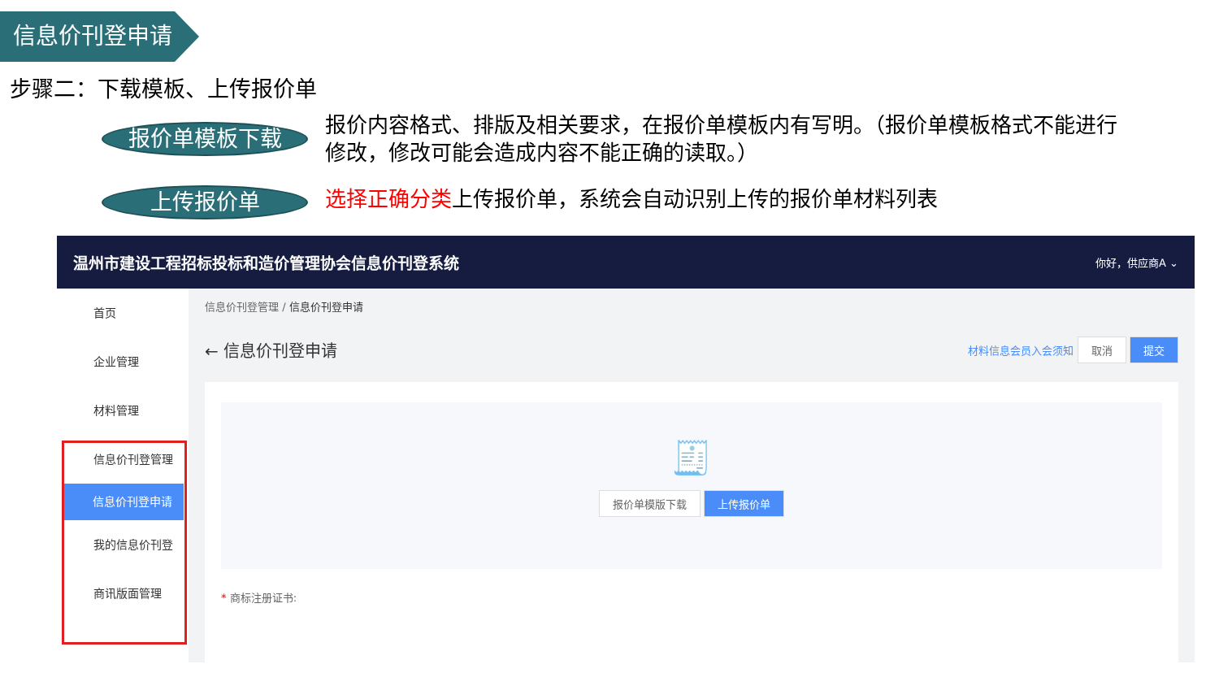信息价刊登申请
步骤二：下载模板、上传报价单
报价单模板下载
报价内容格式、排版及相关要求，在报价单模板内有写明。（报价单模板格式不能进行修改，修改可能会造成内容不能正确的读取。）
上传报价单 选择正确分类上传报价单，系统会自动识别上传的报价单材料列表
温州市建设工程招标投标和造价管理协会信息价刊登系统 你好，供应商A ⌄
首页
企业管理
材料管理
信息价刊登管理
信息价刊登申请
我的信息价刊登
商讯版面管理
信息价刊登管理 / 信息价刊登申请
← 信息价刊登申请 材料信息会员入会须知 取消 提交
🧾
报价单模版下载 上传报价单
* 商标注册证书: